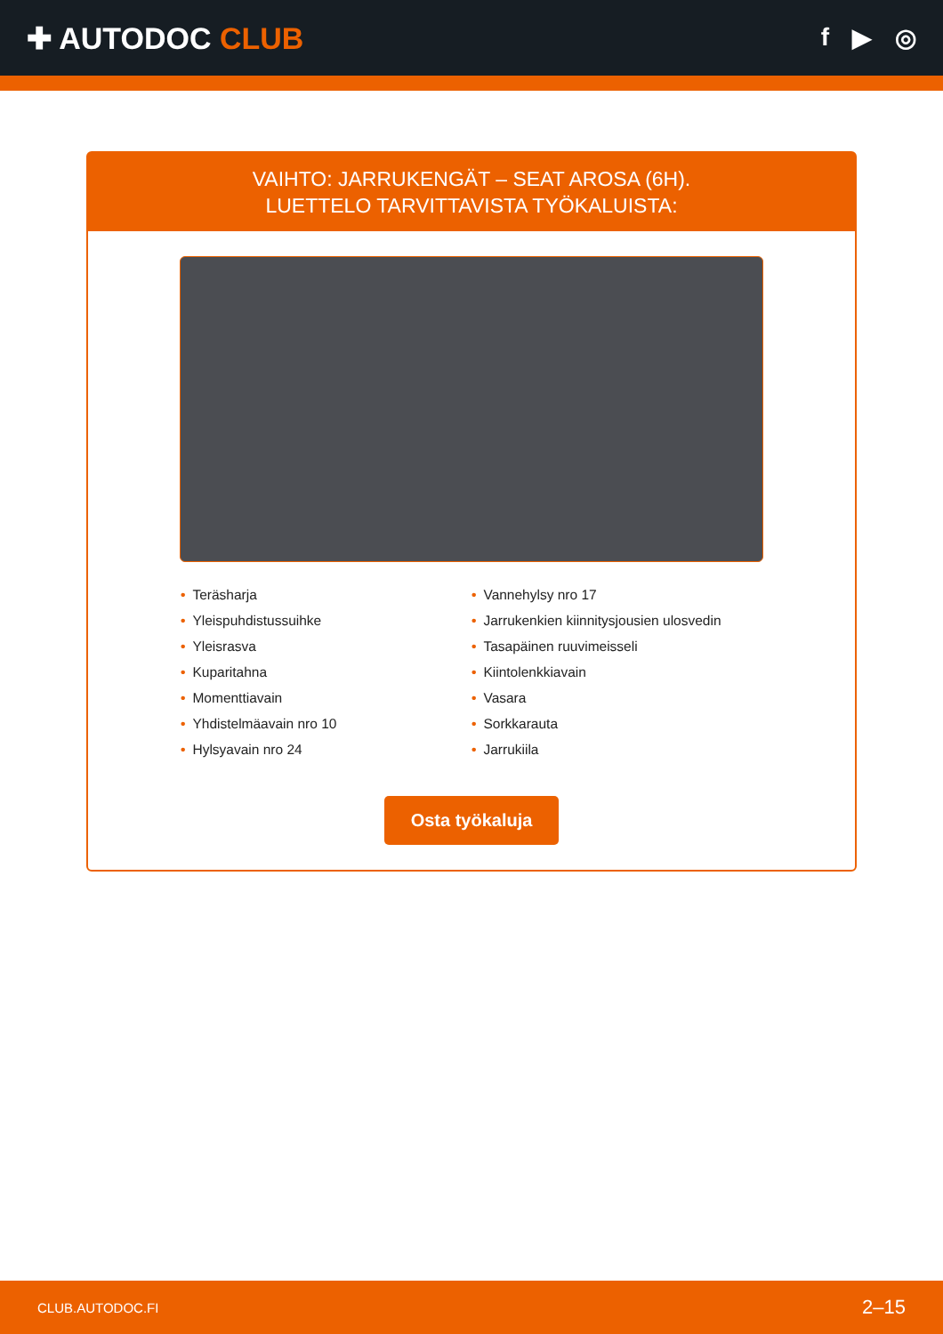✚ AUTODOC CLUB
f ▶ ◎
VAIHTO: JARRUKENGÄT – SEAT AROSA (6H).
LUETTELO TARVITTAVISTA TYÖKALUISTA:
• Teräsharja
• Yleispuhdistussuihke
• Yleisrasva
• Kuparitahna
• Momenttiavain
• Yhdistelmäavain nro 10
• Hylsyavain nro 24
• Vannehylsy nro 17
• Jarrukenkien kiinnitysjousien ulosvedin
• Tasapäinen ruuvimeisseli
• Kiintolenkkiavain
• Vasara
• Sorkkarauta
• Jarrukiila
Osta työkaluja
CLUB.AUTODOC.FI 2–15